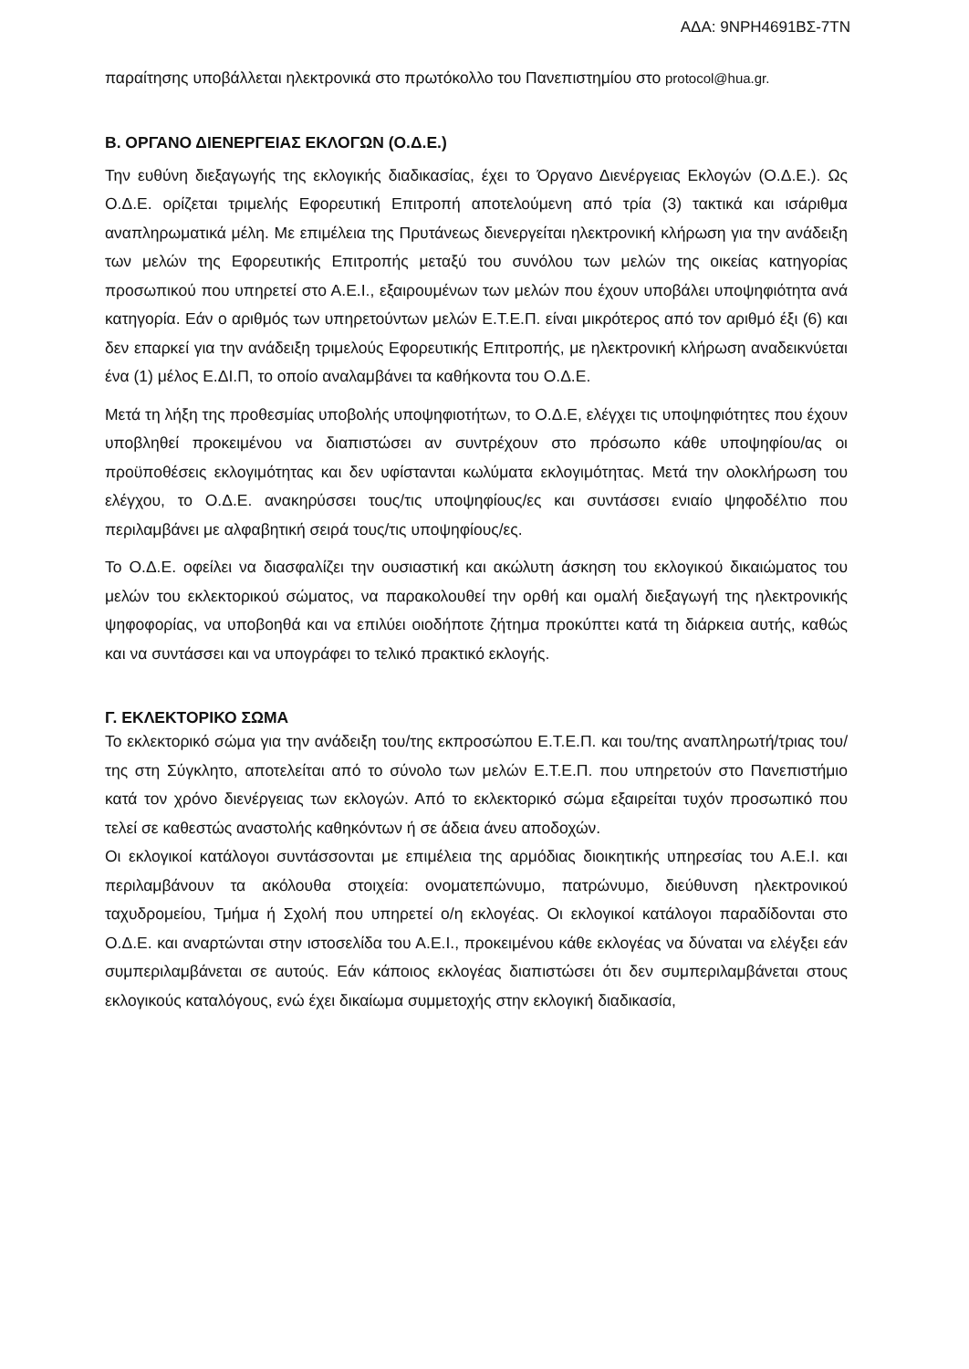ΑΔΑ: 9ΝΡΗ4691ΒΣ-7ΤΝ
παραίτησης υποβάλλεται ηλεκτρονικά στο πρωτόκολλο του Πανεπιστημίου στο protocol@hua.gr.
Β. ΟΡΓΑΝΟ ΔΙΕΝΕΡΓΕΙΑΣ ΕΚΛΟΓΩΝ (Ο.Δ.Ε.)
Την ευθύνη διεξαγωγής της εκλογικής διαδικασίας, έχει το Όργανο Διενέργειας Εκλογών (Ο.Δ.Ε.). Ως Ο.Δ.Ε. ορίζεται τριμελής Εφορευτική Επιτροπή αποτελούμενη από τρία (3) τακτικά και ισάριθμα αναπληρωματικά μέλη. Με επιμέλεια της Πρυτάνεως διενεργείται ηλεκτρονική κλήρωση για την ανάδειξη των μελών της Εφορευτικής Επιτροπής μεταξύ του συνόλου των μελών της οικείας κατηγορίας προσωπικού που υπηρετεί στο Α.Ε.Ι., εξαιρουμένων των μελών που έχουν υποβάλει υποψηφιότητα ανά κατηγορία. Εάν ο αριθμός των υπηρετούντων μελών Ε.Τ.Ε.Π. είναι μικρότερος από τον αριθμό έξι (6) και δεν επαρκεί για την ανάδειξη τριμελούς Εφορευτικής Επιτροπής, με ηλεκτρονική κλήρωση αναδεικνύεται ένα (1) μέλος Ε.ΔΙ.Π, το οποίο αναλαμβάνει τα καθήκοντα του Ο.Δ.Ε.
Μετά τη λήξη της προθεσμίας υποβολής υποψηφιοτήτων, το Ο.Δ.Ε, ελέγχει τις υποψηφιότητες που έχουν υποβληθεί προκειμένου να διαπιστώσει αν συντρέχουν στο πρόσωπο κάθε υποψηφίου/ας οι προϋποθέσεις εκλογιμότητας και δεν υφίστανται κωλύματα εκλογιμότητας. Μετά την ολοκλήρωση του ελέγχου, το Ο.Δ.Ε. ανακηρύσσει τους/τις υποψηφίους/ες και συντάσσει ενιαίο ψηφοδέλτιο που περιλαμβάνει με αλφαβητική σειρά τους/τις υποψηφίους/ες.
Το Ο.Δ.Ε. οφείλει να διασφαλίζει την ουσιαστική και ακώλυτη άσκηση του εκλογικού δικαιώματος του μελών του εκλεκτορικού σώματος, να παρακολουθεί την ορθή και ομαλή διεξαγωγή της ηλεκτρονικής ψηφοφορίας, να υποβοηθά και να επιλύει οιοδήποτε ζήτημα προκύπτει κατά τη διάρκεια αυτής, καθώς και να συντάσσει και να υπογράφει το τελικό πρακτικό εκλογής.
Γ. ΕΚΛΕΚΤΟΡΙΚΟ ΣΩΜΑ
Το εκλεκτορικό σώμα για την ανάδειξη του/της εκπροσώπου Ε.Τ.Ε.Π. και του/της αναπληρωτή/τριας του/της στη Σύγκλητο, αποτελείται από το σύνολο των μελών Ε.Τ.Ε.Π. που υπηρετούν στο Πανεπιστήμιο κατά τον χρόνο διενέργειας των εκλογών. Από το εκλεκτορικό σώμα εξαιρείται τυχόν προσωπικό που τελεί σε καθεστώς αναστολής καθηκόντων ή σε άδεια άνευ αποδοχών.
Οι εκλογικοί κατάλογοι συντάσσονται με επιμέλεια της αρμόδιας διοικητικής υπηρεσίας του Α.Ε.Ι. και περιλαμβάνουν τα ακόλουθα στοιχεία: ονοματεπώνυμο, πατρώνυμο, διεύθυνση ηλεκτρονικού ταχυδρομείου, Τμήμα ή Σχολή που υπηρετεί ο/η εκλογέας. Οι εκλογικοί κατάλογοι παραδίδονται στο Ο.Δ.Ε. και αναρτώνται στην ιστοσελίδα του Α.Ε.Ι., προκειμένου κάθε εκλογέας να δύναται να ελέγξει εάν συμπεριλαμβάνεται σε αυτούς. Εάν κάποιος εκλογέας διαπιστώσει ότι δεν συμπεριλαμβάνεται στους εκλογικούς καταλόγους, ενώ έχει δικαίωμα συμμετοχής στην εκλογική διαδικασία,